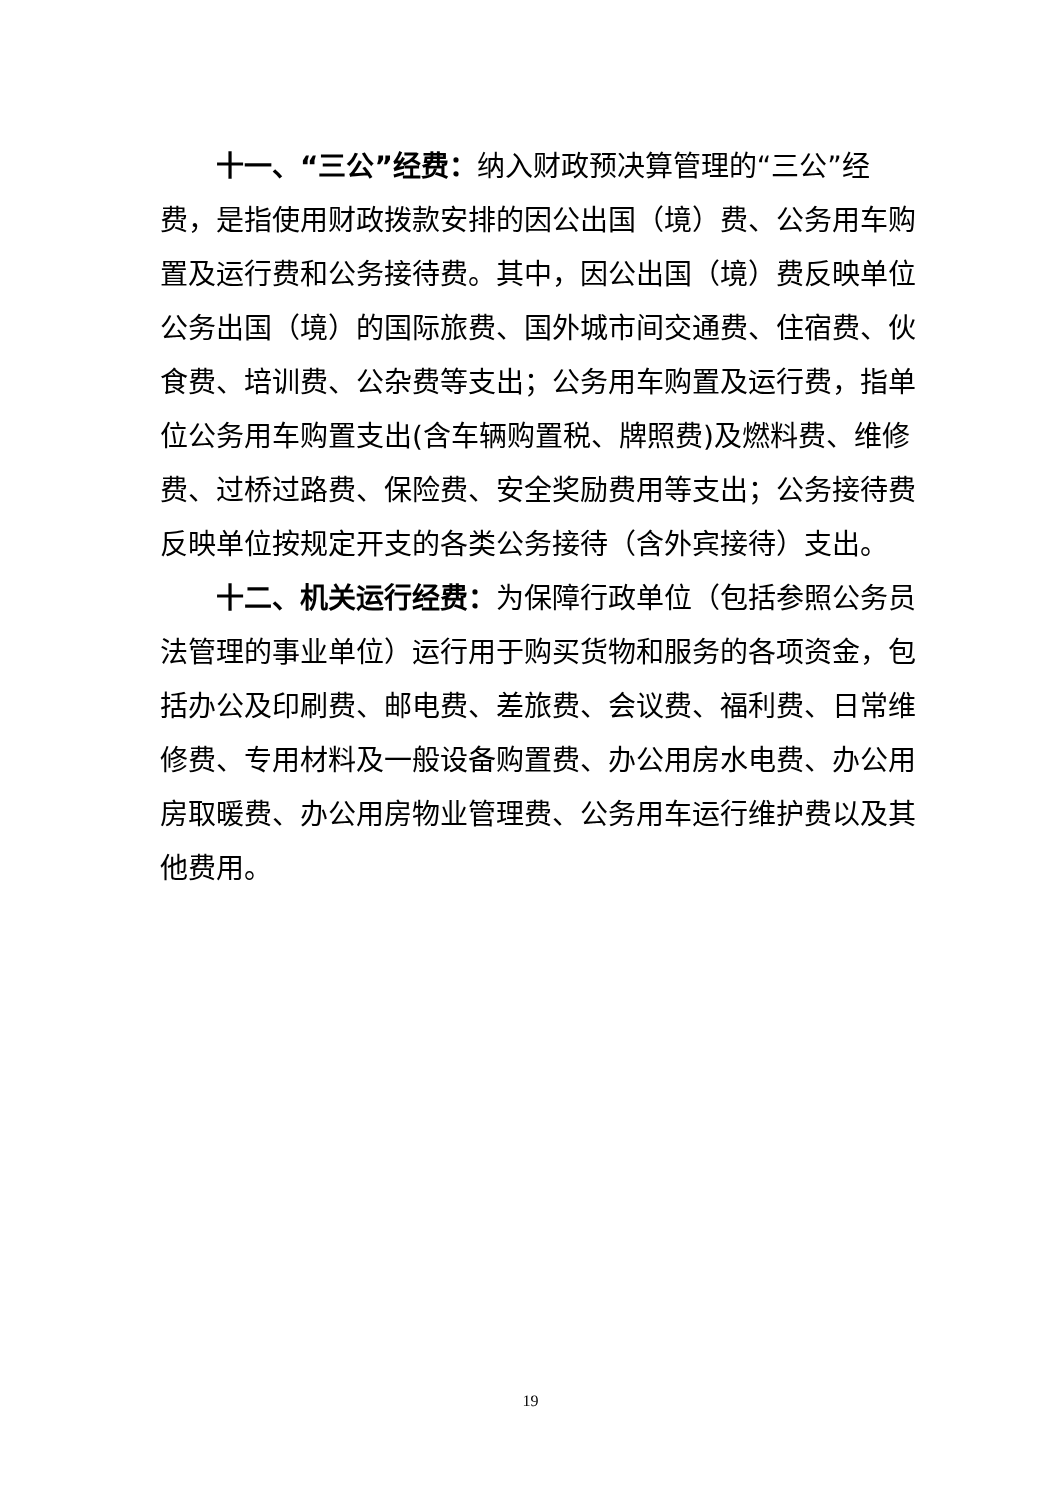十一、“三公”经费：纳入财政预决算管理的“三公”经费，是指使用财政拨款安排的因公出国（境）费、公务用车购置及运行费和公务接待费。其中，因公出国（境）费反映单位公务出国（境）的国际旅费、国外城市间交通费、住宿费、伙食费、培训费、公杂费等支出；公务用车购置及运行费，指单位公务用车购置支出(含车辆购置税、牌照费)及燃料费、维修费、过桥过路费、保险费、安全奖励费用等支出；公务接待费反映单位按规定开支的各类公务接待（含外宾接待）支出。
十二、机关运行经费：为保障行政单位（包括参照公务员法管理的事业单位）运行用于购买货物和服务的各项资金，包括办公及印刷费、邮电费、差旅费、会议费、福利费、日常维修费、专用材料及一般设备购置费、办公用房水电费、办公用房取暖费、办公用房物业管理费、公务用车运行维护费以及其他费用。
19